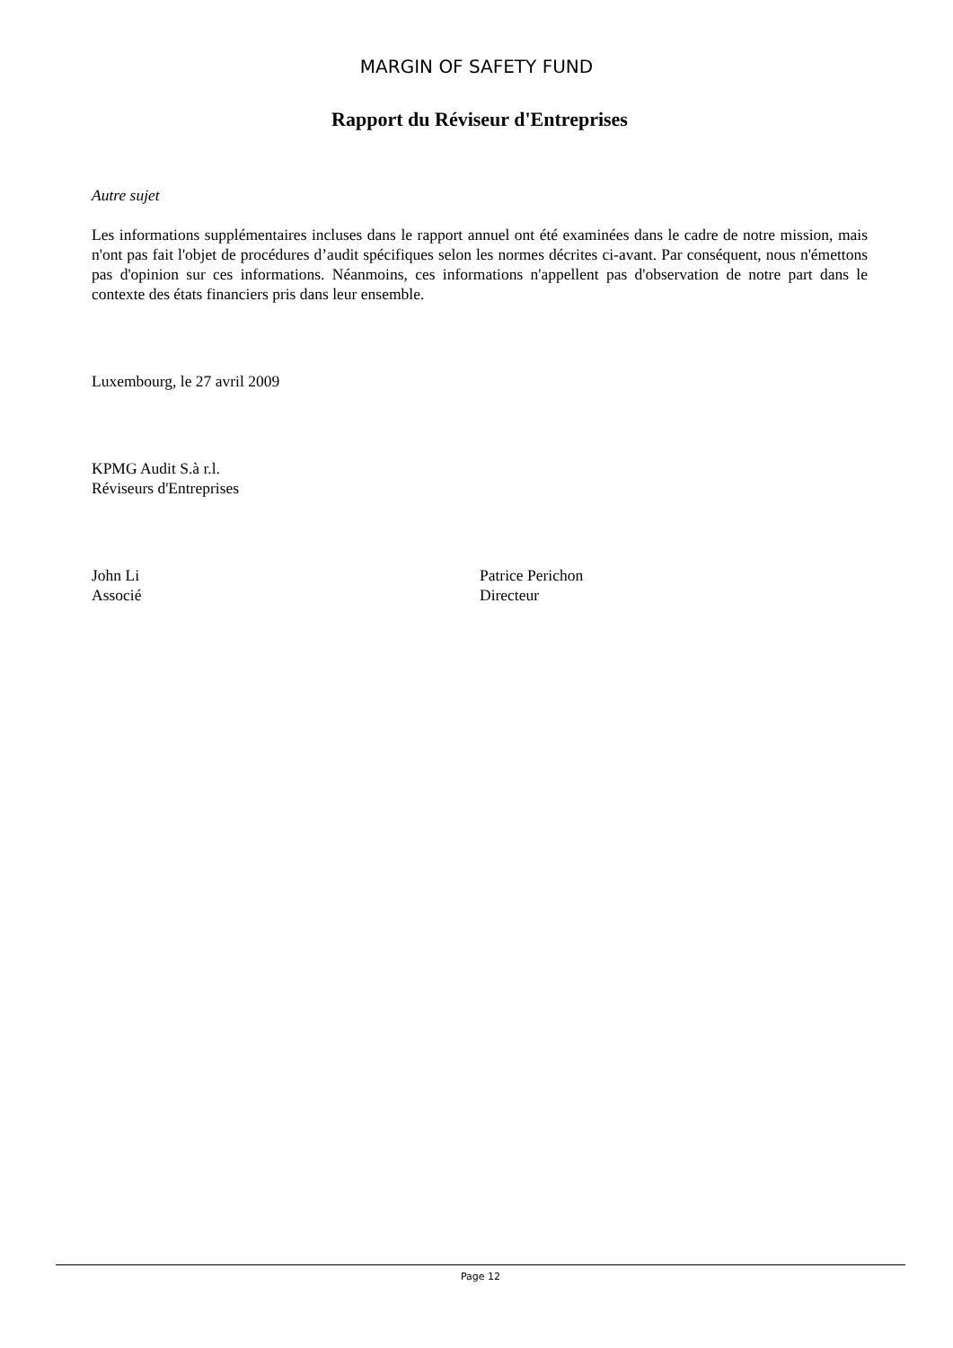MARGIN OF SAFETY FUND
Rapport du Réviseur d'Entreprises
Autre sujet
Les informations supplémentaires incluses dans le rapport annuel ont été examinées dans le cadre de notre mission, mais n'ont pas fait l'objet de procédures d’audit spécifiques selon les normes décrites ci-avant. Par conséquent, nous n'émettons pas d'opinion sur ces informations. Néanmoins, ces informations n'appellent pas d'observation de notre part dans le contexte des états financiers pris dans leur ensemble.
Luxembourg, le 27 avril 2009
KPMG Audit S.à r.l.
Réviseurs d'Entreprises
John Li
Associé
Patrice Perichon
Directeur
Page 12